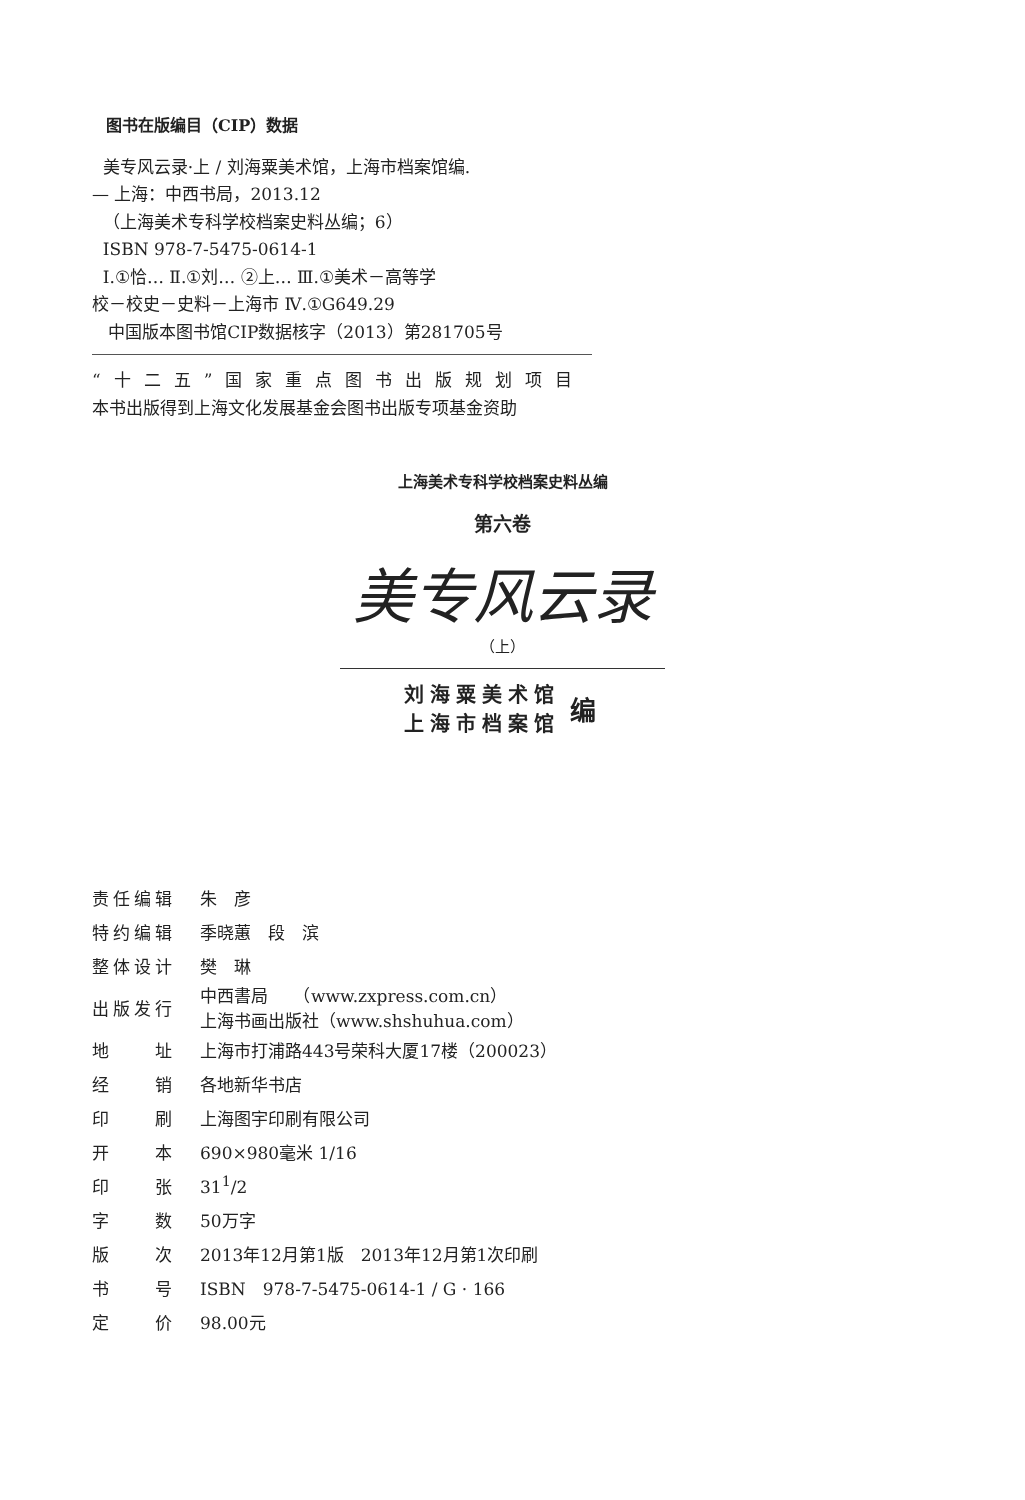图书在版编目（CIP）数据
美专风云录·上 / 刘海粟美术馆，上海市档案馆编.
— 上海：中西书局，2013.12
（上海美术专科学校档案史料丛编；6）
ISBN 978-7-5475-0614-1
Ⅰ.①恰… Ⅱ.①刘… ②上… Ⅲ.①美术－高等学
校－校史－史料－上海市 Ⅳ.①G649.29
中国版本图书馆CIP数据核字（2013）第281705号
“十二五”国家重点图书出版规划项目
本书出版得到上海文化发展基金会图书出版专项基金资助
上海美术专科学校档案史料丛编
第六卷
美专风云录
（上）
刘海粟美术馆
上海市档案馆
编
| 责任编辑 | 朱 彦 |
| 特约编辑 | 季晓蕙 段 滨 |
| 整体设计 | 樊 琳 |
| 出版发行 | 中西書局 （www.zxpress.com.cn） 上海书画出版社（www.shshuhua.com） |
| 地 址 | 上海市打浦路443号荣科大厦17楼（200023） |
| 经 销 | 各地新华书店 |
| 印 刷 | 上海图宇印刷有限公司 |
| 开 本 | 690×980毫米 1/16 |
| 印 张 | 31<sup>1</sup>/2 |
| 字 数 | 50万字 |
| 版 次 | 2013年12月第1版 2013年12月第1次印刷 |
| 书 号 | ISBN 978-7-5475-0614-1 / G · 166 |
| 定 价 | 98.00元 |